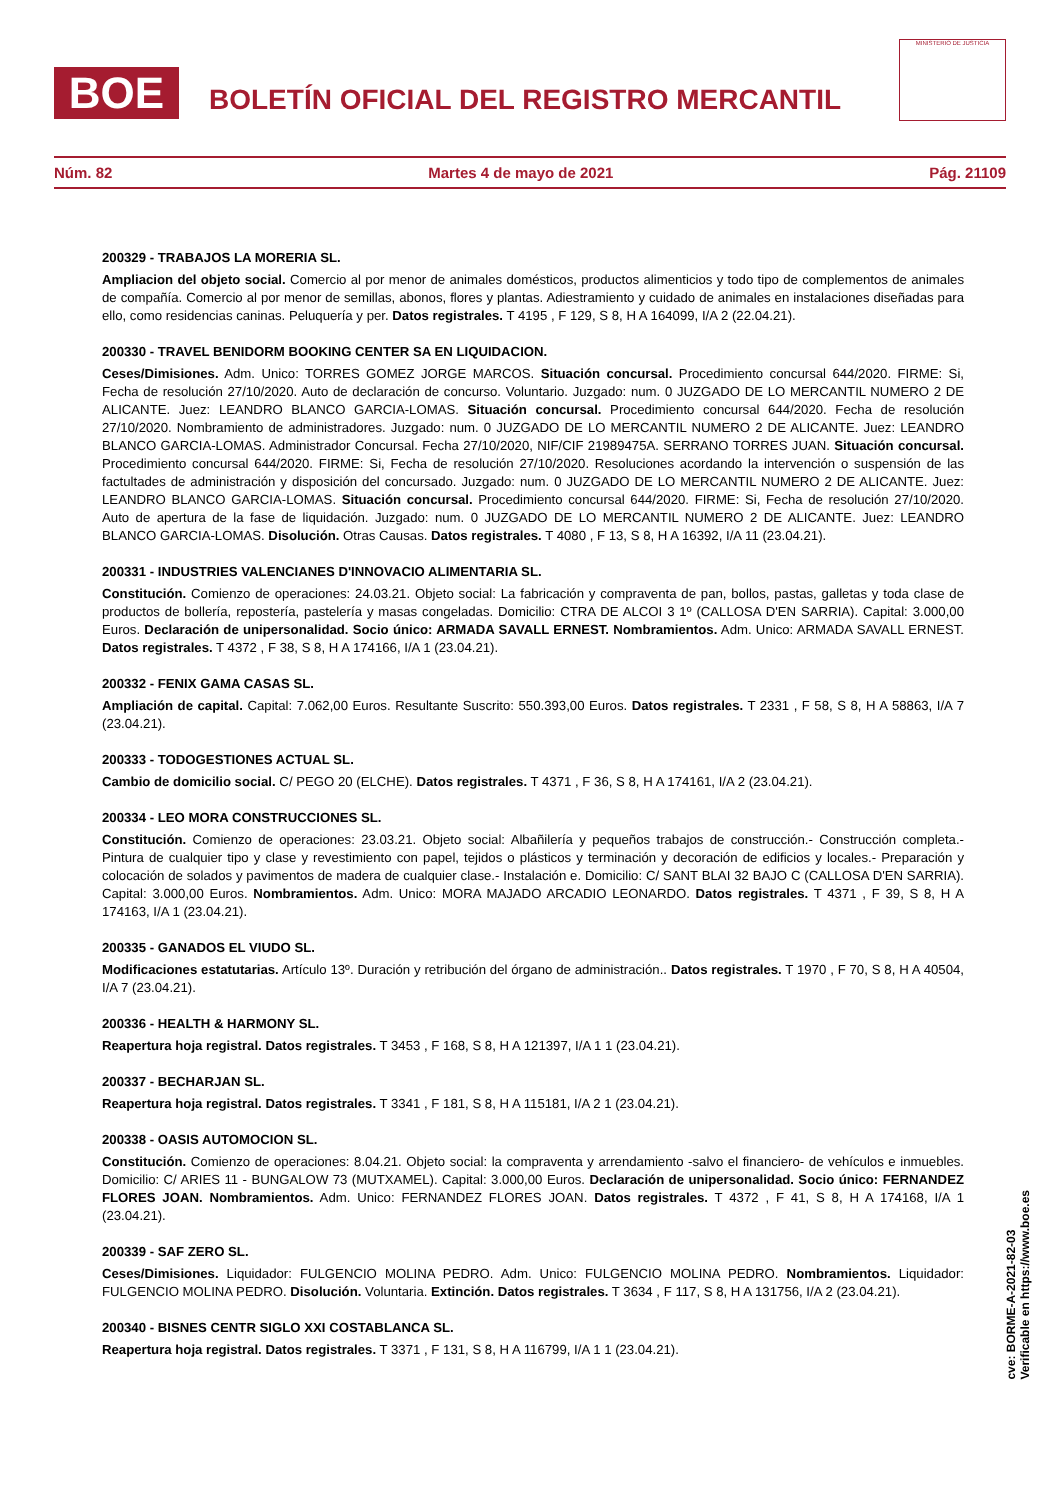BOE
BOLETÍN OFICIAL DEL REGISTRO MERCANTIL
MINISTERIO DE JUSTICIA
Núm. 82 Martes 4 de mayo de 2021 Pág. 21109
200329 - TRABAJOS LA MORERIA SL.
Ampliacion del objeto social. Comercio al por menor de animales domésticos, productos alimenticios y todo tipo de complementos de animales de compañía. Comercio al por menor de semillas, abonos, flores y plantas. Adiestramiento y cuidado de animales en instalaciones diseñadas para ello, como residencias caninas. Peluquería y per. Datos registrales. T 4195 , F 129, S 8, H A 164099, I/A 2 (22.04.21).
200330 - TRAVEL BENIDORM BOOKING CENTER SA EN LIQUIDACION.
Ceses/Dimisiones. Adm. Unico: TORRES GOMEZ JORGE MARCOS. Situación concursal. Procedimiento concursal 644/2020. FIRME: Si, Fecha de resolución 27/10/2020. Auto de declaración de concurso. Voluntario. Juzgado: num. 0 JUZGADO DE LO MERCANTIL NUMERO 2 DE ALICANTE. Juez: LEANDRO BLANCO GARCIA-LOMAS. Situación concursal. Procedimiento concursal 644/2020. Fecha de resolución 27/10/2020. Nombramiento de administradores. Juzgado: num. 0 JUZGADO DE LO MERCANTIL NUMERO 2 DE ALICANTE. Juez: LEANDRO BLANCO GARCIA-LOMAS. Administrador Concursal. Fecha 27/10/2020, NIF/CIF 21989475A. SERRANO TORRES JUAN. Situación concursal. Procedimiento concursal 644/2020. FIRME: Si, Fecha de resolución 27/10/2020. Resoluciones acordando la intervención o suspensión de las factultades de administración y disposición del concursado. Juzgado: num. 0 JUZGADO DE LO MERCANTIL NUMERO 2 DE ALICANTE. Juez: LEANDRO BLANCO GARCIA-LOMAS. Situación concursal. Procedimiento concursal 644/2020. FIRME: Si, Fecha de resolución 27/10/2020. Auto de apertura de la fase de liquidación. Juzgado: num. 0 JUZGADO DE LO MERCANTIL NUMERO 2 DE ALICANTE. Juez: LEANDRO BLANCO GARCIA-LOMAS. Disolución. Otras Causas. Datos registrales. T 4080 , F 13, S 8, H A 16392, I/A 11 (23.04.21).
200331 - INDUSTRIES VALENCIANES D'INNOVACIO ALIMENTARIA SL.
Constitución. Comienzo de operaciones: 24.03.21. Objeto social: La fabricación y compraventa de pan, bollos, pastas, galletas y toda clase de productos de bollería, repostería, pastelería y masas congeladas. Domicilio: CTRA DE ALCOI 3 1º (CALLOSA D'EN SARRIA). Capital: 3.000,00 Euros. Declaración de unipersonalidad. Socio único: ARMADA SAVALL ERNEST. Nombramientos. Adm. Unico: ARMADA SAVALL ERNEST. Datos registrales. T 4372 , F 38, S 8, H A 174166, I/A 1 (23.04.21).
200332 - FENIX GAMA CASAS SL.
Ampliación de capital. Capital: 7.062,00 Euros. Resultante Suscrito: 550.393,00 Euros. Datos registrales. T 2331 , F 58, S 8, H A 58863, I/A 7 (23.04.21).
200333 - TODOGESTIONES ACTUAL SL.
Cambio de domicilio social. C/ PEGO 20 (ELCHE). Datos registrales. T 4371 , F 36, S 8, H A 174161, I/A 2 (23.04.21).
200334 - LEO MORA CONSTRUCCIONES SL.
Constitución. Comienzo de operaciones: 23.03.21. Objeto social: Albañilería y pequeños trabajos de construcción.- Construcción completa.- Pintura de cualquier tipo y clase y revestimiento con papel, tejidos o plásticos y terminación y decoración de edificios y locales.- Preparación y colocación de solados y pavimentos de madera de cualquier clase.- Instalación e. Domicilio: C/ SANT BLAI 32 BAJO C (CALLOSA D'EN SARRIA). Capital: 3.000,00 Euros. Nombramientos. Adm. Unico: MORA MAJADO ARCADIO LEONARDO. Datos registrales. T 4371 , F 39, S 8, H A 174163, I/A 1 (23.04.21).
200335 - GANADOS EL VIUDO SL.
Modificaciones estatutarias. Artículo 13º. Duración y retribución del órgano de administración.. Datos registrales. T 1970 , F 70, S 8, H A 40504, I/A 7 (23.04.21).
200336 - HEALTH & HARMONY SL.
Reapertura hoja registral. Datos registrales. T 3453 , F 168, S 8, H A 121397, I/A 1 1 (23.04.21).
200337 - BECHARJAN SL.
Reapertura hoja registral. Datos registrales. T 3341 , F 181, S 8, H A 115181, I/A 2 1 (23.04.21).
200338 - OASIS AUTOMOCION SL.
Constitución. Comienzo de operaciones: 8.04.21. Objeto social: la compraventa y arrendamiento -salvo el financiero- de vehículos e inmuebles. Domicilio: C/ ARIES 11 - BUNGALOW 73 (MUTXAMEL). Capital: 3.000,00 Euros. Declaración de unipersonalidad. Socio único: FERNANDEZ FLORES JOAN. Nombramientos. Adm. Unico: FERNANDEZ FLORES JOAN. Datos registrales. T 4372 , F 41, S 8, H A 174168, I/A 1 (23.04.21).
200339 - SAF ZERO SL.
Ceses/Dimisiones. Liquidador: FULGENCIO MOLINA PEDRO. Adm. Unico: FULGENCIO MOLINA PEDRO. Nombramientos. Liquidador: FULGENCIO MOLINA PEDRO. Disolución. Voluntaria. Extinción. Datos registrales. T 3634 , F 117, S 8, H A 131756, I/A 2 (23.04.21).
200340 - BISNES CENTR SIGLO XXI COSTABLANCA SL.
Reapertura hoja registral. Datos registrales. T 3371 , F 131, S 8, H A 116799, I/A 1 1 (23.04.21).
cve: BORME-A-2021-82-03
Verificable en https://www.boe.es